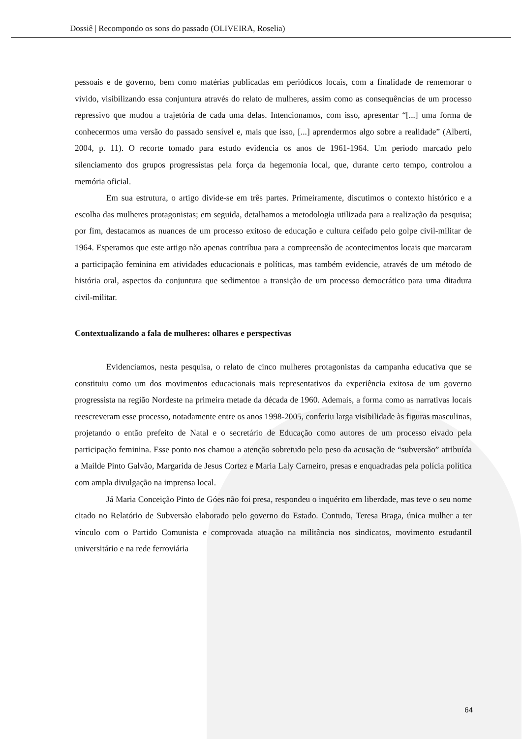Dossiê | Recompondo os sons do passado (OLIVEIRA, Roselia)
pessoais e de governo, bem como matérias publicadas em periódicos locais, com a finalidade de rememorar o vivido, visibilizando essa conjuntura através do relato de mulheres, assim como as consequências de um processo repressivo que mudou a trajetória de cada uma delas. Intencionamos, com isso, apresentar “[...] uma forma de conhecermos uma versão do passado sensível e, mais que isso, [...] aprendermos algo sobre a realidade” (Alberti, 2004, p. 11). O recorte tomado para estudo evidencia os anos de 1961-1964. Um período marcado pelo silenciamento dos grupos progressistas pela força da hegemonia local, que, durante certo tempo, controlou a memória oficial.
Em sua estrutura, o artigo divide-se em três partes. Primeiramente, discutimos o contexto histórico e a escolha das mulheres protagonistas; em seguida, detalhamos a metodologia utilizada para a realização da pesquisa; por fim, destacamos as nuances de um processo exitoso de educação e cultura ceifado pelo golpe civil-militar de 1964. Esperamos que este artigo não apenas contribua para a compreensão de acontecimentos locais que marcaram a participação feminina em atividades educacionais e políticas, mas também evidencie, através de um método de história oral, aspectos da conjuntura que sedimentou a transição de um processo democrático para uma ditadura civil-militar.
Contextualizando a fala de mulheres: olhares e perspectivas
Evidenciamos, nesta pesquisa, o relato de cinco mulheres protagonistas da campanha educativa que se constituiu como um dos movimentos educacionais mais representativos da experiência exitosa de um governo progressista na região Nordeste na primeira metade da década de 1960. Ademais, a forma como as narrativas locais reescreveram esse processo, notadamente entre os anos 1998-2005, conferiu larga visibilidade às figuras masculinas, projetando o então prefeito de Natal e o secretário de Educação como autores de um processo eivado pela participação feminina. Esse ponto nos chamou a atenção sobretudo pelo peso da acusação de “subversão” atribuída a Mailde Pinto Galvão, Margarida de Jesus Cortez e Maria Laly Carneiro, presas e enquadradas pela polícia política com ampla divulgação na imprensa local.
Já Maria Conceição Pinto de Góes não foi presa, respondeu o inquérito em liberdade, mas teve o seu nome citado no Relatório de Subversão elaborado pelo governo do Estado. Contudo, Teresa Braga, única mulher a ter vínculo com o Partido Comunista e comprovada atuação na militância nos sindicatos, movimento estudantil universitário e na rede ferroviária
64